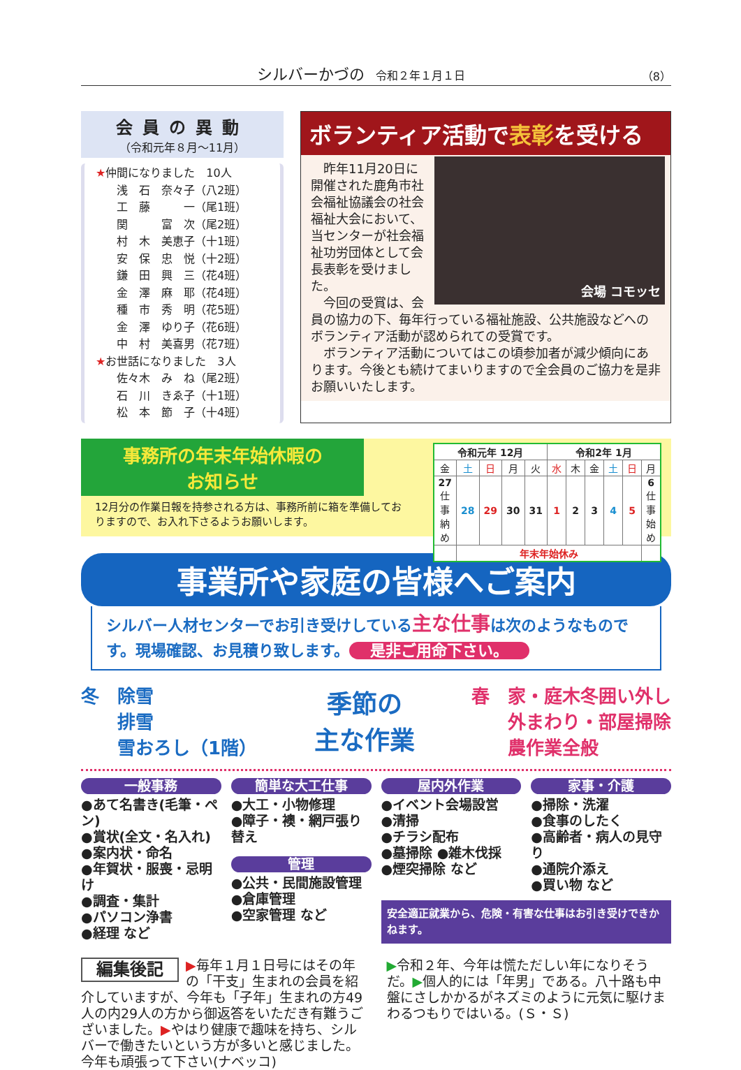シルバーかづの　令和２年１月１日 （8）
会員の異動
（令和元年８月～11月）
★仲間になりました　10人
浅　石　奈々子（八2班）
工　藤　　　一（尾1班）
関　　　富　次（尾2班）
村　木　美恵子（十1班）
安　保　忠　悦（十2班）
鎌　田　興　三（花4班）
金　澤　麻　耶（花4班）
種　市　秀　明（花5班）
金　澤　ゆり子（花6班）
中　村　美喜男（花7班）
★お世話になりました　3人
佐々木　み　ね（尾2班）
石　川　きゑ子（十1班）
松　本　節　子（十4班）
ボランティア活動で表彰を受ける
会場 コモッセ
　昨年11月20日に開催された鹿角市社会福祉協議会の社会福祉大会において、当センターが社会福祉功労団体として会長表彰を受けました。
　今回の受賞は、会員の協力の下、毎年行っている福祉施設、公共施設などへのボランティア活動が認められての受賞です。
　ボランティア活動についてはこの頃参加者が減少傾向にあります。今後とも続けてまいりますので全会員のご協力を是非お願いいたします。
事務所の年末年始休暇の
お知らせ
12月分の作業日報を持参される方は、事務所前に箱を準備しておりますので、お入れ下さるようお願いします。
| 令和元年 12月 | | | | | 令和2年 1月 | | | | | |
| --- | --- | --- | --- | --- | --- | --- | --- | --- | --- | --- |
| 金 | 土 | 日 | 月 | 火 | 水 | 木 | 金 | 土 | 日 | 月 |
| 27 仕事納め | 28 | 29 | 30 | 31 | 1 | 2 | 3 | 4 | 5 | 6 仕事始め |
| | 年末年始休み | | | | | | | | | |
事業所や家庭の皆様へご案内
シルバー人材センターでお引き受けしている主な仕事は次のようなものです。現場確認、お見積り致します。 是非ご用命下さい。
冬　除雪
　　排雪
　　雪おろし（1階）
季節の
主な作業
春　家・庭木冬囲い外し
　　外まわり・部屋掃除
　　農作業全般
一般事務
●あて名書き(毛筆・ペン)
●賞状(全文・名入れ)
●案内状・命名
●年賀状・服喪・忌明け
●調査・集計
●パソコン浄書
●経理 など
簡単な大工仕事
●大工・小物修理
●障子・襖・網戸張り替え
管理
●公共・民間施設管理
●倉庫管理
●空家管理 など
屋内外作業
●イベント会場設営
●清掃
●チラシ配布
●墓掃除 ●雑木伐採
●煙突掃除 など
家事・介護
●掃除・洗濯
●食事のしたく
●高齢者・病人の見守り
●通院介添え
●買い物 など
安全適正就業から、危険・有害な仕事はお引き受けできかねます。
編集後記 ▶毎年１月１日号にはその年の「干支」生まれの会員を紹介していますが、今年も「子年」生まれの方49人の内29人の方から御返答をいただき有難うございました。▶やはり健康で趣味を持ち、シルバーで働きたいという方が多いと感じました。今年も頑張って下さい(ナベッコ)
▶令和２年、今年は慌ただしい年になりそうだ。▶個人的には「年男」である。八十路も中盤にさしかかるがネズミのように元気に駆けまわるつもりではいる。(Ｓ・Ｓ)